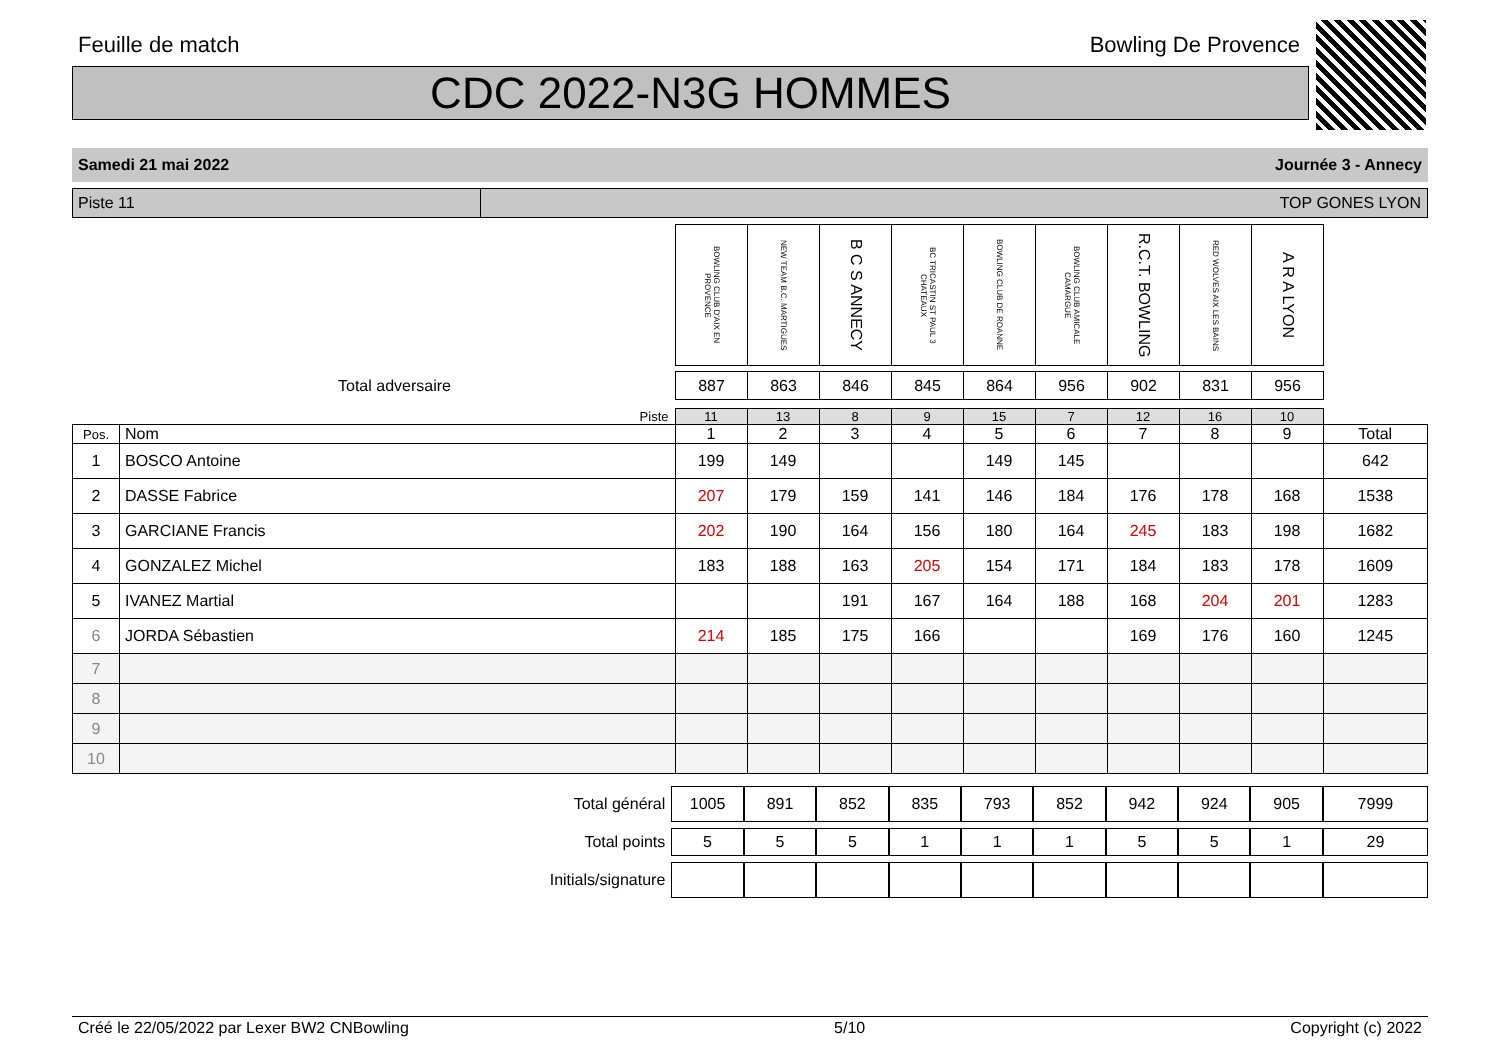Feuille de match Bowling De Provence
CDC 2022-N3G HOMMES
Samedi 21 mai 2022 Journée 3 - Annecy
Piste 11 TOP GONES LYON
| | BOWLING CLUB D'AIX EN PROVENCE | NEW TEAM B.C. MARTIGUES | B C S ANNECY | BC TRICASTIN ST PAUL 3 CHATEAUX | BOWLING CLUB DE ROANNE | BOWLING CLUB AMICALE CAMARGUE | R.C.T. BOWLING | RED WOLVES AIX LES BAINS | A R A LYON | |
| Total adversaire | 887 | 863 | 846 | 845 | 864 | 956 | 902 | 831 | 956 | |
| Piste | | 11 | 13 | 8 | 9 | 15 | 7 | 12 | 16 | 10 | |
| Pos. | Nom | 1 | 2 | 3 | 4 | 5 | 6 | 7 | 8 | 9 | Total |
| 1 | BOSCO Antoine | 199 | 149 | | | 149 | 145 | | | | 642 |
| 2 | DASSE Fabrice | 207 | 179 | 159 | 141 | 146 | 184 | 176 | 178 | 168 | 1538 |
| 3 | GARCIANE Francis | 202 | 190 | 164 | 156 | 180 | 164 | 245 | 183 | 198 | 1682 |
| 4 | GONZALEZ Michel | 183 | 188 | 163 | 205 | 154 | 171 | 184 | 183 | 178 | 1609 |
| 5 | IVANEZ Martial | | | 191 | 167 | 164 | 188 | 168 | 204 | 201 | 1283 |
| 6 | JORDA Sébastien | 214 | 185 | 175 | 166 | | | 169 | 176 | 160 | 1245 |
| 7 | | | | | | | | | | | |
| 8 | | | | | | | | | | | |
| 9 | | | | | | | | | | | |
| 10 | | | | | | | | | | | |
| Total général | 1005 | 891 | 852 | 835 | 793 | 852 | 942 | 924 | 905 | 7999 |
| Total points | 5 | 5 | 5 | 1 | 1 | 1 | 5 | 5 | 1 | 29 |
| Initials/signature | | | | | | | | | | |
Créé le 22/05/2022 par Lexer BW2 CNBowling 5/10 Copyright (c) 2022